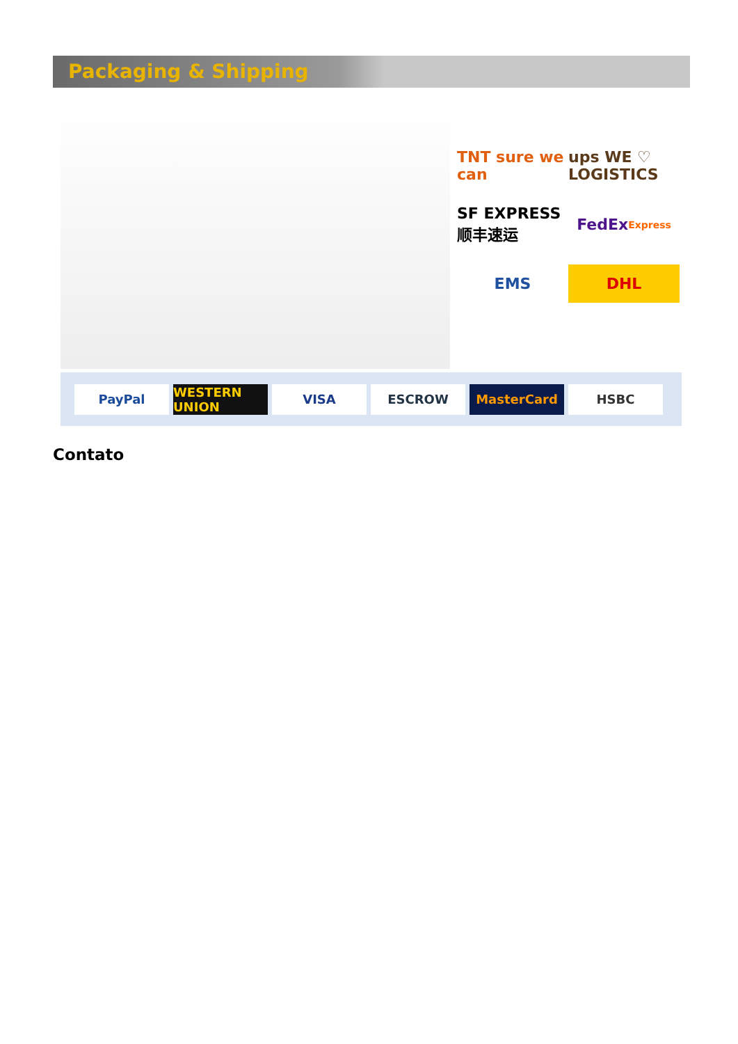Packaging & Shipping
TNT sure we can
ups WE ♡ LOGISTICS
SF EXPRESS 顺丰速运
FedEx Express
EMS
DHL
PayPal
WESTERN UNION
VISA ESCROW MasterCard HSBC
Contato